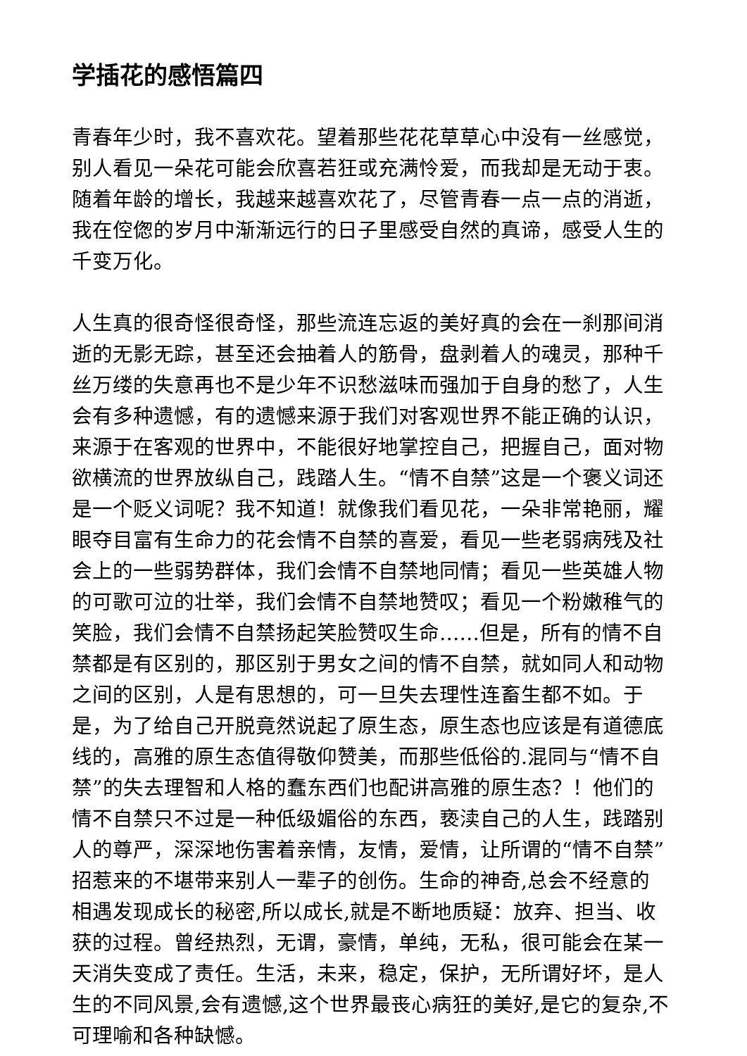学插花的感悟篇四
青春年少时，我不喜欢花。望着那些花花草草心中没有一丝感觉，别人看见一朵花可能会欣喜若狂或充满怜爱，而我却是无动于衷。随着年龄的增长，我越来越喜欢花了，尽管青春一点一点的消逝，我在倥偬的岁月中渐渐远行的日子里感受自然的真谛，感受人生的千变万化。
人生真的很奇怪很奇怪，那些流连忘返的美好真的会在一刹那间消逝的无影无踪，甚至还会抽着人的筋骨，盘剥着人的魂灵，那种千丝万缕的失意再也不是少年不识愁滋味而强加于自身的愁了，人生会有多种遗憾，有的遗憾来源于我们对客观世界不能正确的认识，来源于在客观的世界中，不能很好地掌控自己，把握自己，面对物欲横流的世界放纵自己，践踏人生。“情不自禁”这是一个褒义词还是一个贬义词呢？我不知道！就像我们看见花，一朵非常艳丽，耀眼夺目富有生命力的花会情不自禁的喜爱，看见一些老弱病残及社会上的一些弱势群体，我们会情不自禁地同情；看见一些英雄人物的可歌可泣的壮举，我们会情不自禁地赞叹；看见一个粉嫩稚气的笑脸，我们会情不自禁扬起笑脸赞叹生命……但是，所有的情不自禁都是有区别的，那区别于男女之间的情不自禁，就如同人和动物之间的区别，人是有思想的，可一旦失去理性连畜生都不如。于是，为了给自己开脱竟然说起了原生态，原生态也应该是有道德底线的，高雅的原生态值得敬仰赞美，而那些低俗的.混同与“情不自禁”的失去理智和人格的蠢东西们也配讲高雅的原生态？！他们的情不自禁只不过是一种低级媚俗的东西，亵渎自己的人生，践踏别人的尊严，深深地伤害着亲情，友情，爱情，让所谓的“情不自禁”招惹来的不堪带来别人一辈子的创伤。生命的神奇,总会不经意的相遇发现成长的秘密,所以成长,就是不断地质疑：放弃、担当、收获的过程。曾经热烈，无谓，豪情，单纯，无私，很可能会在某一天消失变成了责任。生活，未来，稳定，保护，无所谓好坏，是人生的不同风景,会有遗憾,这个世界最丧心病狂的美好,是它的复杂,不可理喻和各种缺憾。